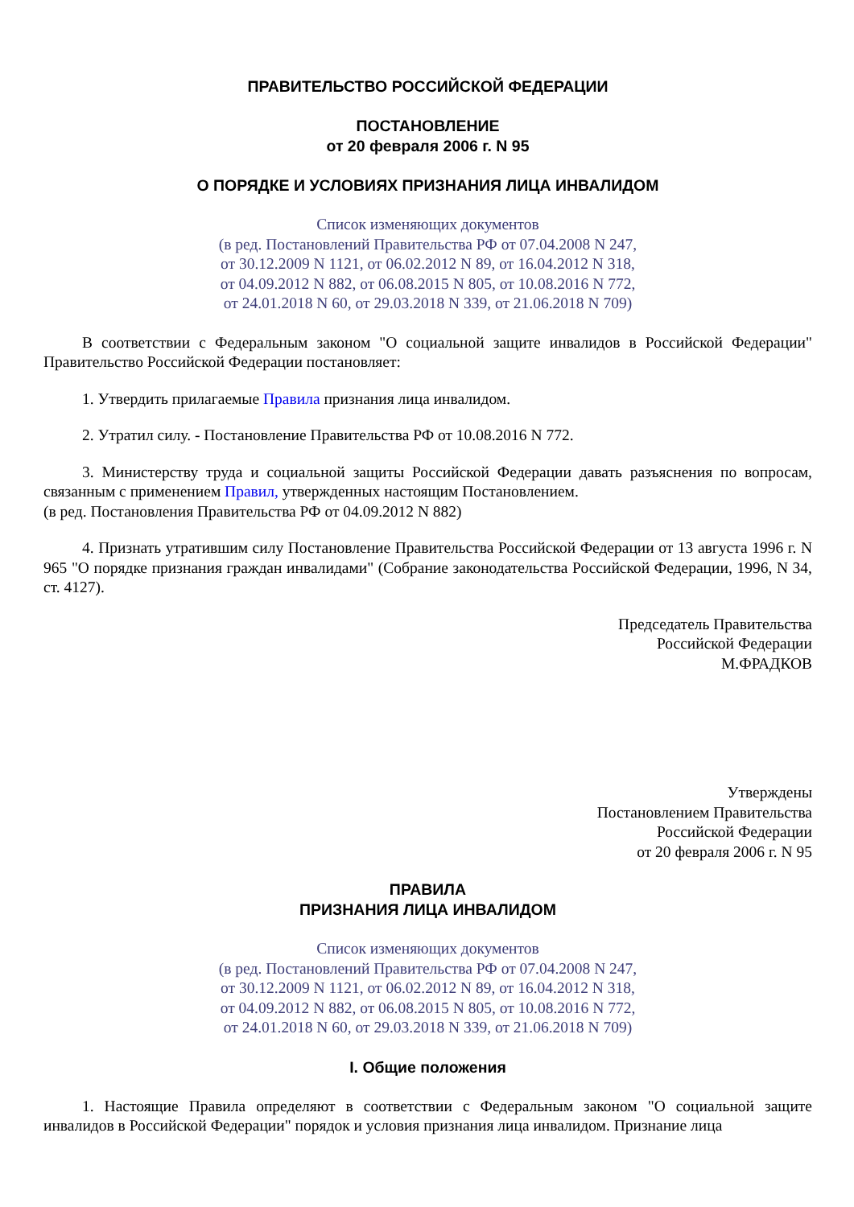ПРАВИТЕЛЬСТВО РОССИЙСКОЙ ФЕДЕРАЦИИ
ПОСТАНОВЛЕНИЕ
от 20 февраля 2006 г. N 95
О ПОРЯДКЕ И УСЛОВИЯХ ПРИЗНАНИЯ ЛИЦА ИНВАЛИДОМ
Список изменяющих документов
(в ред. Постановлений Правительства РФ от 07.04.2008 N 247,
от 30.12.2009 N 1121, от 06.02.2012 N 89, от 16.04.2012 N 318,
от 04.09.2012 N 882, от 06.08.2015 N 805, от 10.08.2016 N 772,
от 24.01.2018 N 60, от 29.03.2018 N 339, от 21.06.2018 N 709)
В соответствии с Федеральным законом "О социальной защите инвалидов в Российской Федерации" Правительство Российской Федерации постановляет:
1. Утвердить прилагаемые Правила признания лица инвалидом.
2. Утратил силу. - Постановление Правительства РФ от 10.08.2016 N 772.
3. Министерству труда и социальной защиты Российской Федерации давать разъяснения по вопросам, связанным с применением Правил, утвержденных настоящим Постановлением.
(в ред. Постановления Правительства РФ от 04.09.2012 N 882)
4. Признать утратившим силу Постановление Правительства Российской Федерации от 13 августа 1996 г. N 965 "О порядке признания граждан инвалидами" (Собрание законодательства Российской Федерации, 1996, N 34, ст. 4127).
Председатель Правительства
Российской Федерации
М.ФРАДКОВ
Утверждены
Постановлением Правительства
Российской Федерации
от 20 февраля 2006 г. N 95
ПРАВИЛА
ПРИЗНАНИЯ ЛИЦА ИНВАЛИДОМ
Список изменяющих документов
(в ред. Постановлений Правительства РФ от 07.04.2008 N 247,
от 30.12.2009 N 1121, от 06.02.2012 N 89, от 16.04.2012 N 318,
от 04.09.2012 N 882, от 06.08.2015 N 805, от 10.08.2016 N 772,
от 24.01.2018 N 60, от 29.03.2018 N 339, от 21.06.2018 N 709)
I. Общие положения
1. Настоящие Правила определяют в соответствии с Федеральным законом "О социальной защите инвалидов в Российской Федерации" порядок и условия признания лица инвалидом. Признание лица